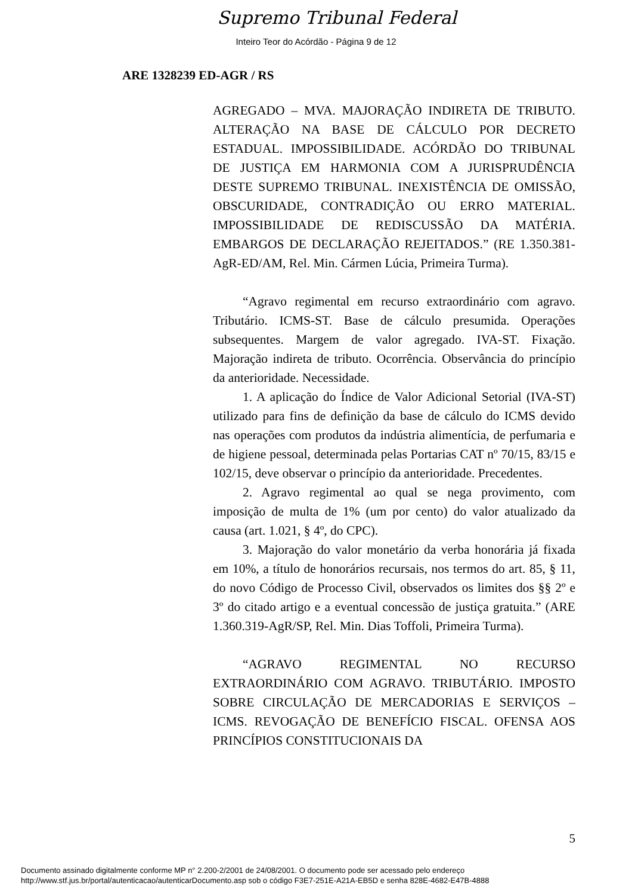Supremo Tribunal Federal
Inteiro Teor do Acórdão - Página 9 de 12
ARE 1328239 ED-AGR / RS
AGREGADO – MVA. MAJORAÇÃO INDIRETA DE TRIBUTO. ALTERAÇÃO NA BASE DE CÁLCULO POR DECRETO ESTADUAL. IMPOSSIBILIDADE. ACÓRDÃO DO TRIBUNAL DE JUSTIÇA EM HARMONIA COM A JURISPRUDÊNCIA DESTE SUPREMO TRIBUNAL. INEXISTÊNCIA DE OMISSÃO, OBSCURIDADE, CONTRADIÇÃO OU ERRO MATERIAL. IMPOSSIBILIDADE DE REDISCUSSÃO DA MATÉRIA. EMBARGOS DE DECLARAÇÃO REJEITADOS.” (RE 1.350.381-AgR-ED/AM, Rel. Min. Cármen Lúcia, Primeira Turma).
“Agravo regimental em recurso extraordinário com agravo. Tributário. ICMS-ST. Base de cálculo presumida. Operações subsequentes. Margem de valor agregado. IVA-ST. Fixação. Majoração indireta de tributo. Ocorrência. Observância do princípio da anterioridade. Necessidade.
1. A aplicação do Índice de Valor Adicional Setorial (IVA-ST) utilizado para fins de definição da base de cálculo do ICMS devido nas operações com produtos da indústria alimentícia, de perfumaria e de higiene pessoal, determinada pelas Portarias CAT nº 70/15, 83/15 e 102/15, deve observar o princípio da anterioridade. Precedentes.
2. Agravo regimental ao qual se nega provimento, com imposição de multa de 1% (um por cento) do valor atualizado da causa (art. 1.021, § 4º, do CPC).
3. Majoração do valor monetário da verba honorária já fixada em 10%, a título de honorários recursais, nos termos do art. 85, § 11, do novo Código de Processo Civil, observados os limites dos §§ 2º e 3º do citado artigo e a eventual concessão de justiça gratuita.” (ARE 1.360.319-AgR/SP, Rel. Min. Dias Toffoli, Primeira Turma).
“AGRAVO REGIMENTAL NO RECURSO EXTRAORDINÁRIO COM AGRAVO. TRIBUTÁRIO. IMPOSTO SOBRE CIRCULAÇÃO DE MERCADORIAS E SERVIÇOS – ICMS. REVOGAÇÃO DE BENEFÍCIO FISCAL. OFENSA AOS PRINCÍPIOS CONSTITUCIONAIS DA
5
Documento assinado digitalmente conforme MP n° 2.200-2/2001 de 24/08/2001. O documento pode ser acessado pelo endereço
http://www.stf.jus.br/portal/autenticacao/autenticarDocumento.asp sob o código F3E7-251E-A21A-EB5D e senha 828E-4682-E47B-4888